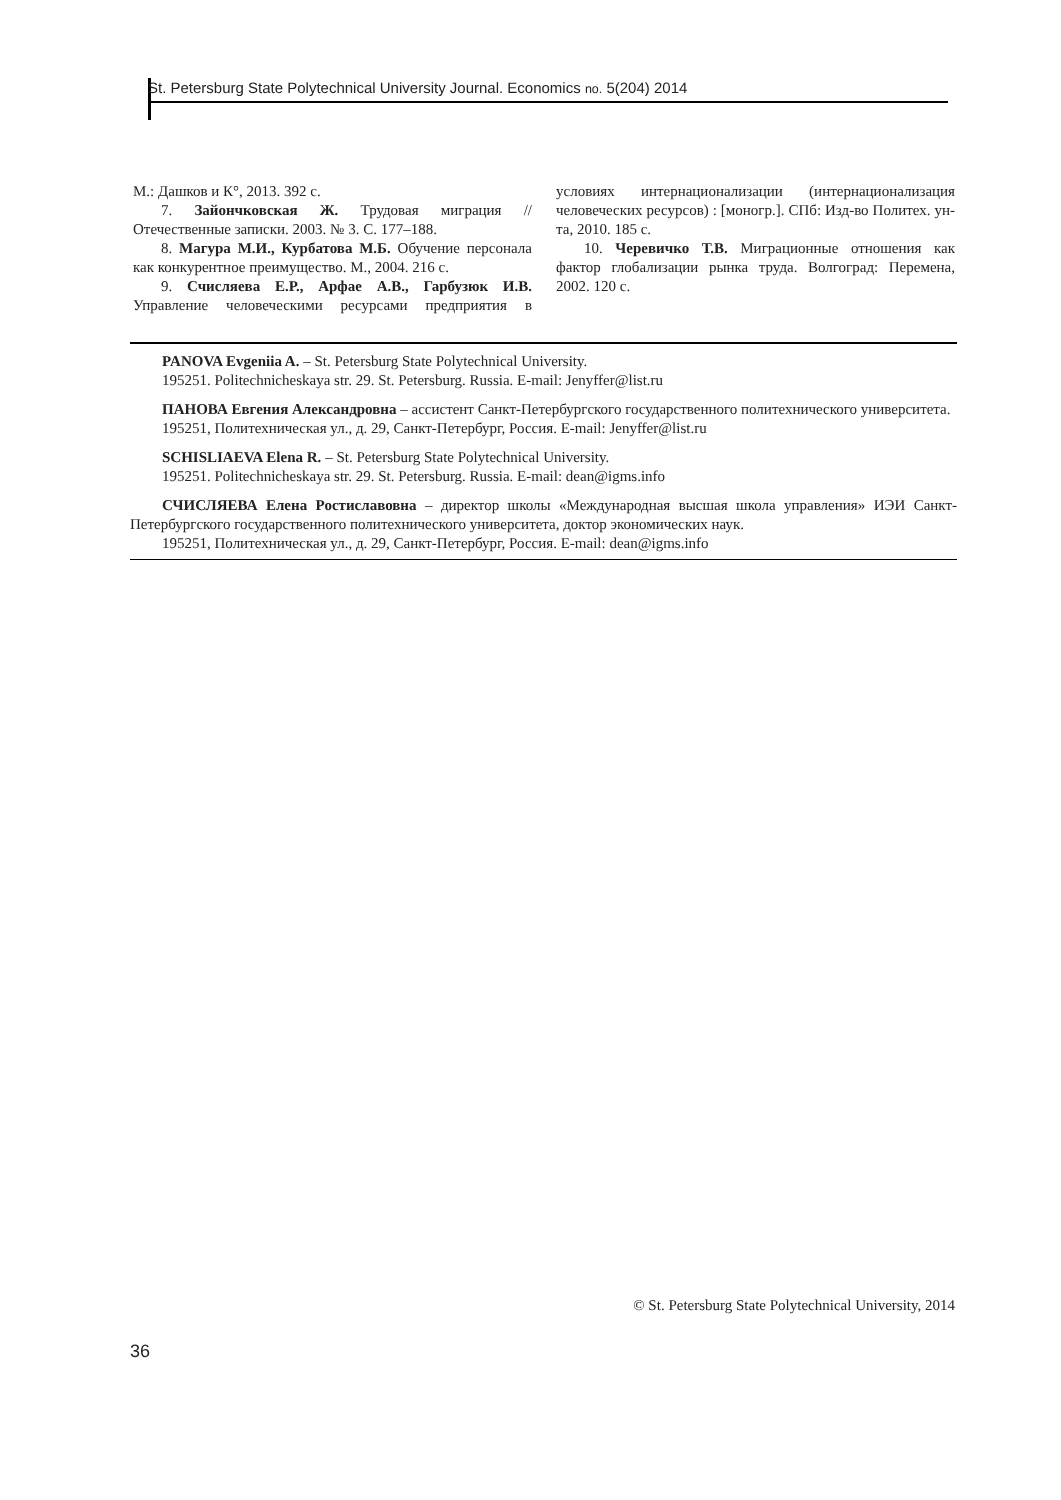St. Petersburg State Polytechnical University Journal. Economics no. 5(204) 2014
М.: Дашков и К°, 2013. 392 с.
7. Зайончковская Ж. Трудовая миграция // Отечественные записки. 2003. № 3. С. 177–188.
8. Магура М.И., Курбатова М.Б. Обучение персонала как конкурентное преимущество. М., 2004. 216 с.
9. Счисляева Е.Р., Арфае А.В., Гарбузюк И.В. Управление человеческими ресурсами предприятия в условиях интернационализации (интернационализация человеческих ресурсов) : [моногр.]. СПб: Изд-во Политех. ун-та, 2010. 185 с.
10. Черевичко Т.В. Миграционные отношения как фактор глобализации рынка труда. Волгоград: Перемена, 2002. 120 с.
PANOVA Evgeniia A. – St. Petersburg State Polytechnical University.
195251. Politechnicheskaya str. 29. St. Petersburg. Russia. E-mail: Jenyffer@list.ru
ПАНОВА Евгения Александровна – ассистент Санкт-Петербургского государственного политехнического университета.
195251, Политехническая ул., д. 29, Санкт-Петербург, Россия. E-mail: Jenyffer@list.ru
SCHISLIAEVA Elena R. – St. Petersburg State Polytechnical University.
195251. Politechnicheskaya str. 29. St. Petersburg. Russia. E-mail: dean@igms.info
СЧИСЛЯЕВА Елена Ростиславовна – директор школы «Международная высшая школа управления» ИЭИ Санкт-Петербургского государственного политехнического университета, доктор экономических наук.
195251, Политехническая ул., д. 29, Санкт-Петербург, Россия. E-mail: dean@igms.info
© St. Petersburg State Polytechnical University, 2014
36